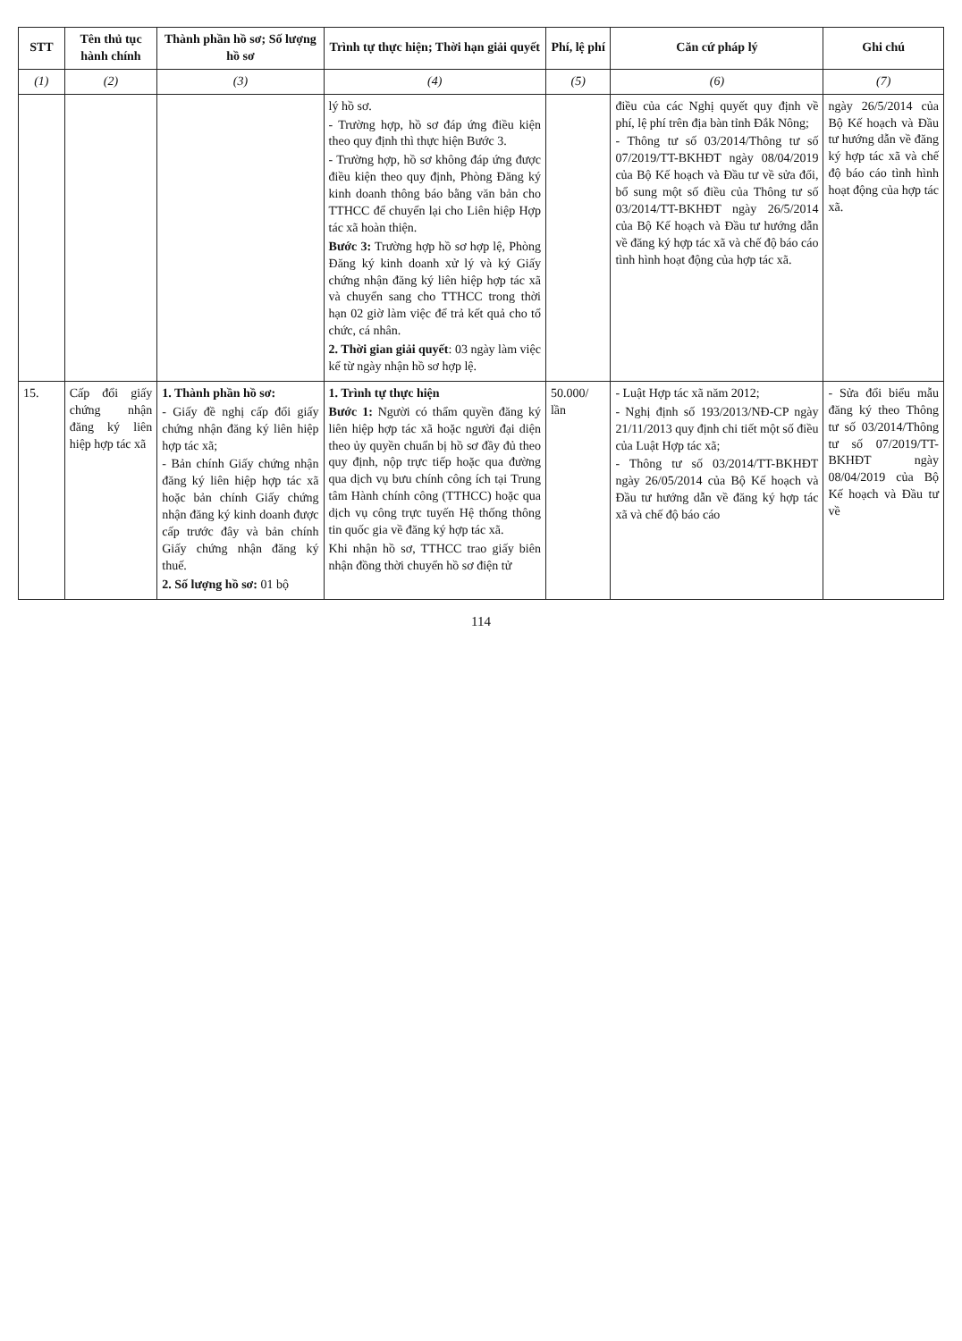| STT | Tên thủ tục hành chính | Thành phần hồ sơ; Số lượng hồ sơ | Trình tự thực hiện; Thời hạn giải quyết | Phí, lệ phí | Căn cứ pháp lý | Ghi chú |
| --- | --- | --- | --- | --- | --- | --- |
| (1) | (2) | (3) | (4) | (5) | (6) | (7) |
| | | | lý hồ sơ. - Trường hợp, hồ sơ đáp ứng điều kiện theo quy định thì thực hiện Bước 3. - Trường hợp, hồ sơ không đáp ứng được điều kiện theo quy định, Phòng Đăng ký kinh doanh thông báo bằng văn bản cho TTHCC để chuyển lại cho Liên hiệp Hợp tác xã hoàn thiện. Bước 3: Trường hợp hồ sơ hợp lệ, Phòng Đăng ký kinh doanh xử lý và ký Giấy chứng nhận đăng ký liên hiệp hợp tác xã và chuyển sang cho TTHCC trong thời hạn 02 giờ làm việc để trả kết quả cho tổ chức, cá nhân. 2. Thời gian giải quyết : 03 ngày làm việc kể từ ngày nhận hồ sơ hợp lệ. | | điều của các Nghị quyết quy định về phí, lệ phí trên địa bàn tỉnh Đắk Nông; - Thông tư số 03/2014/Thông tư số 07/2019/TT-BKHĐT ngày 08/04/2019 của Bộ Kế hoạch và Đầu tư về sửa đổi, bổ sung một số điều của Thông tư số 03/2014/TT-BKHĐT ngày 26/5/2014 của Bộ Kế hoạch và Đầu tư hướng dẫn về đăng ký hợp tác xã và chế độ báo cáo tình hình hoạt động của hợp tác xã. | ngày 26/5/2014 của Bộ Kế hoạch và Đầu tư hướng dẫn về đăng ký hợp tác xã và chế độ báo cáo tình hình hoạt động của hợp tác xã. |
| 15. | Cấp đổi giấy chứng nhận đăng ký liên hiệp hợp tác xã | 1. Thành phần hồ sơ: - Giấy đề nghị cấp đổi giấy chứng nhận đăng ký liên hiệp hợp tác xã; - Bản chính Giấy chứng nhận đăng ký liên hiệp hợp tác xã hoặc bản chính Giấy chứng nhận đăng ký kinh doanh được cấp trước đây và bản chính Giấy chứng nhận đăng ký thuế. 2. Số lượng hồ sơ: 01 bộ | 1. Trình tự thực hiện Bước 1: Người có thẩm quyền đăng ký liên hiệp hợp tác xã hoặc người đại diện theo ủy quyền chuẩn bị hồ sơ đầy đủ theo quy định, nộp trực tiếp hoặc qua đường qua dịch vụ bưu chính công ích tại Trung tâm Hành chính công (TTHCC) hoặc qua dịch vụ công trực tuyến Hệ thống thông tin quốc gia về đăng ký hợp tác xã. Khi nhận hồ sơ, TTHCC trao giấy biên nhận đồng thời chuyển hồ sơ điện tử | 50.000/ lần | - Luật Hợp tác xã năm 2012; - Nghị định số 193/2013/NĐ-CP ngày 21/11/2013 quy định chi tiết một số điều của Luật Hợp tác xã; - Thông tư số 03/2014/TT-BKHĐT ngày 26/05/2014 của Bộ Kế hoạch và Đầu tư hướng dẫn về đăng ký hợp tác xã và chế độ báo cáo | - Sửa đổi biểu mẫu đăng ký theo Thông tư số 03/2014/Thông tư số 07/2019/TT-BKHĐT ngày 08/04/2019 của Bộ Kế hoạch và Đầu tư về |
114